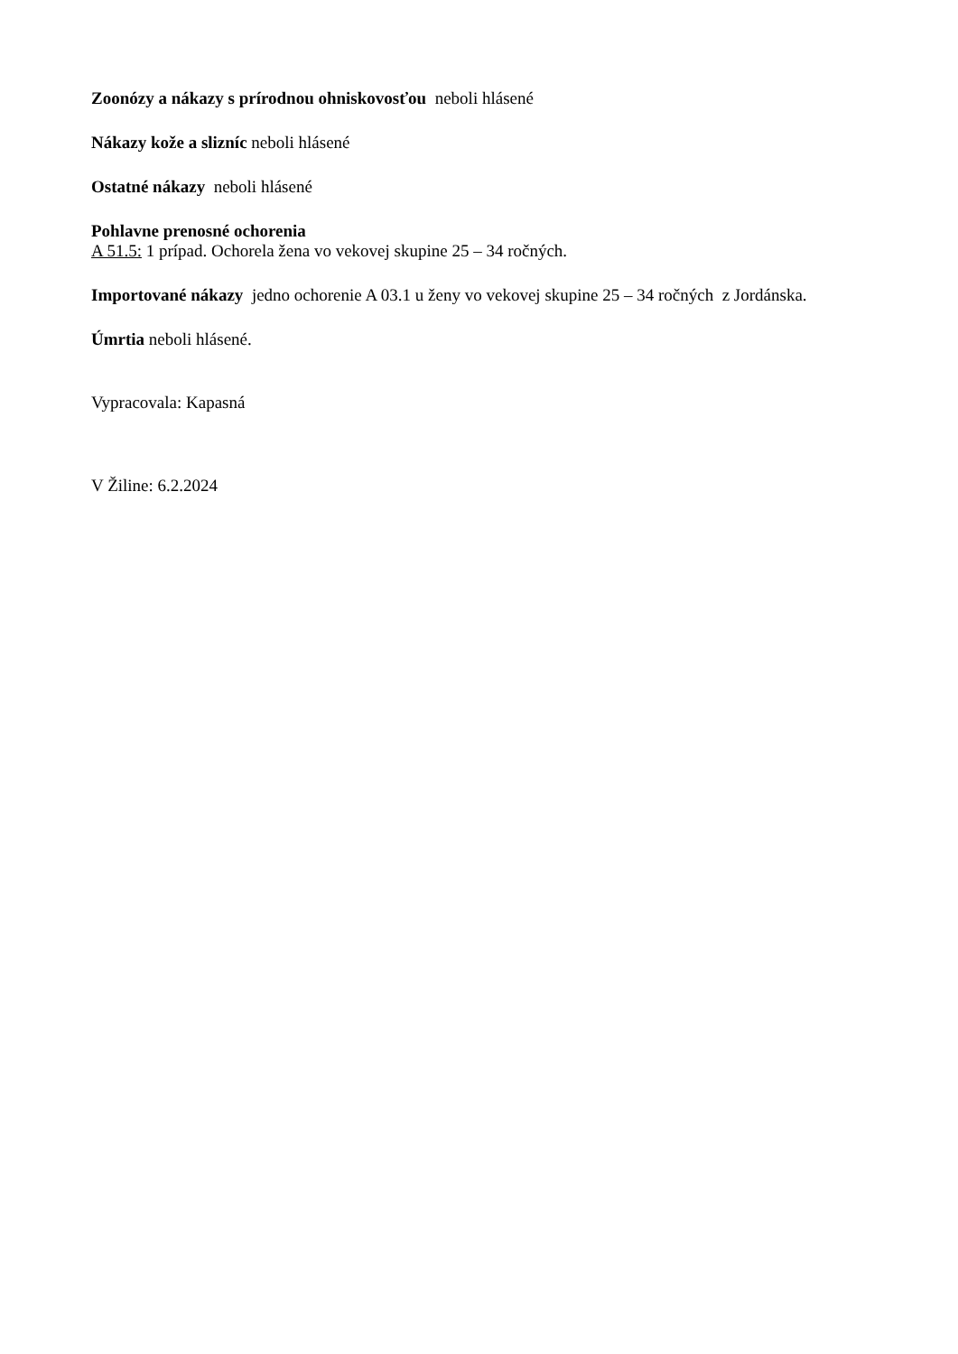Zoonózy a nákazy s prírodnou ohniskovosťou neboli hlásené
Nákazy kože a slizníc neboli hlásené
Ostatné nákazy neboli hlásené
Pohlavne prenosné ochorenia
A 51.5: 1 prípad. Ochorela žena vo vekovej skupine 25 – 34 ročných.
Importované nákazy jedno ochorenie A 03.1 u ženy vo vekovej skupine 25 – 34 ročných z Jordánska.
Úmrtia neboli hlásené.
Vypracovala: Kapasná
V Žiline: 6.2.2024